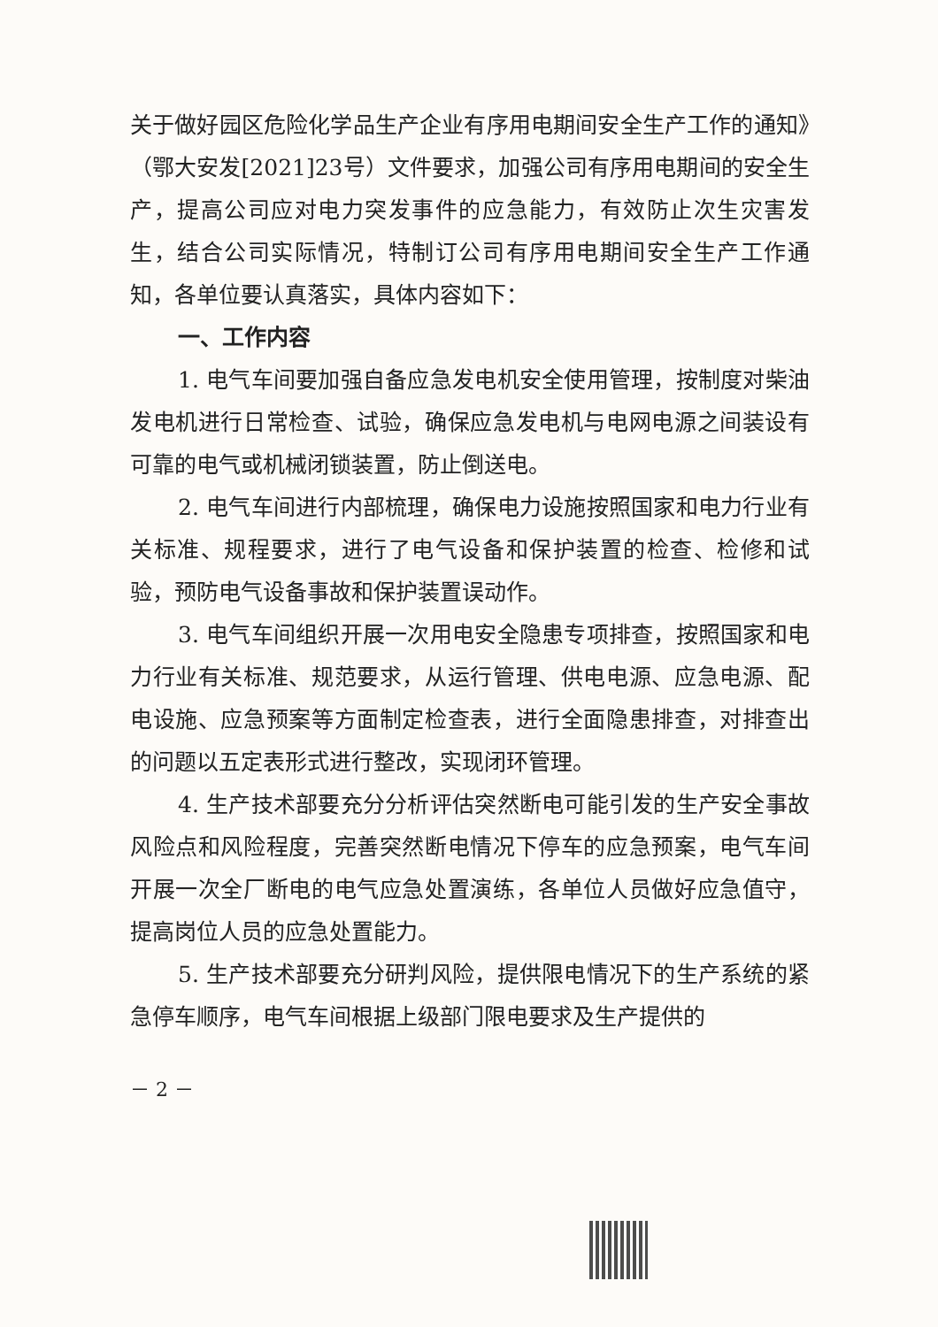关于做好园区危险化学品生产企业有序用电期间安全生产工作的通知》（鄂大安发[2021]23号）文件要求，加强公司有序用电期间的安全生产，提高公司应对电力突发事件的应急能力，有效防止次生灾害发生，结合公司实际情况，特制订公司有序用电期间安全生产工作通知，各单位要认真落实，具体内容如下：
一、工作内容
1. 电气车间要加强自备应急发电机安全使用管理，按制度对柴油发电机进行日常检查、试验，确保应急发电机与电网电源之间装设有可靠的电气或机械闭锁装置，防止倒送电。
2. 电气车间进行内部梳理，确保电力设施按照国家和电力行业有关标准、规程要求，进行了电气设备和保护装置的检查、检修和试验，预防电气设备事故和保护装置误动作。
3. 电气车间组织开展一次用电安全隐患专项排查，按照国家和电力行业有关标准、规范要求，从运行管理、供电电源、应急电源、配电设施、应急预案等方面制定检查表，进行全面隐患排查，对排查出的问题以五定表形式进行整改，实现闭环管理。
4. 生产技术部要充分分析评估突然断电可能引发的生产安全事故风险点和风险程度，完善突然断电情况下停车的应急预案，电气车间开展一次全厂断电的电气应急处置演练，各单位人员做好应急值守，提高岗位人员的应急处置能力。
5. 生产技术部要充分研判风险，提供限电情况下的生产系统的紧急停车顺序，电气车间根据上级部门限电要求及生产提供的
－ 2 －